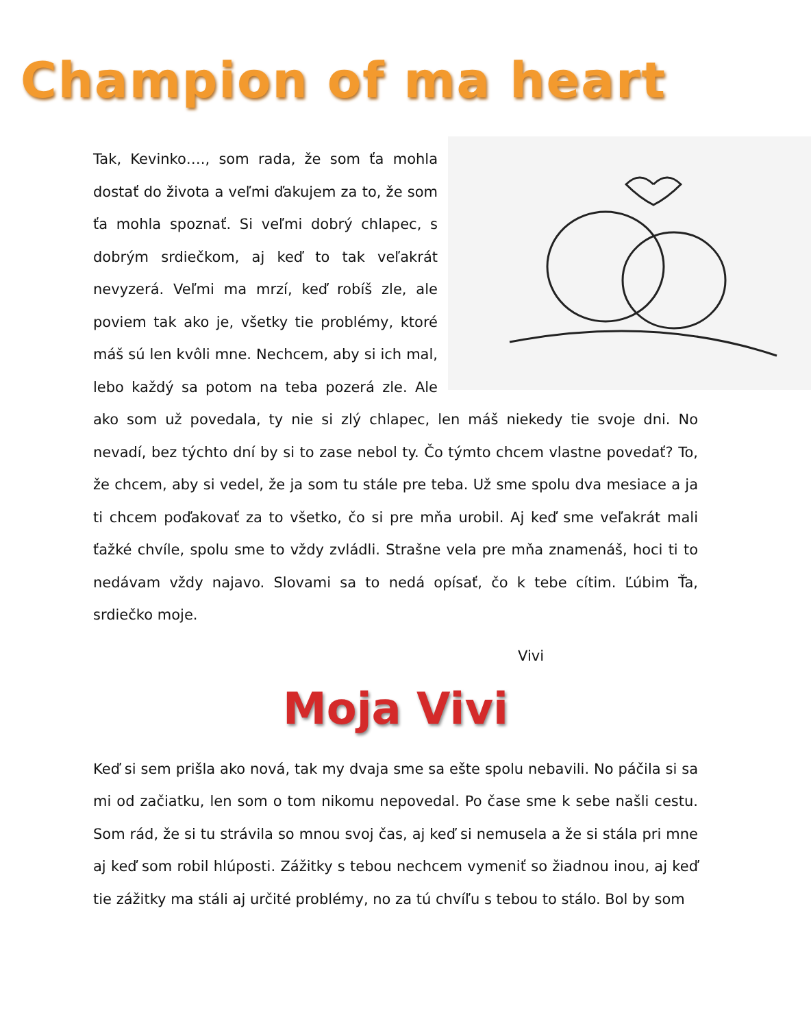Champion of ma heart
Tak, Kevinko…., som rada, že som ťa mohla dostať do života a veľmi ďakujem za to, že som ťa mohla spoznať. Si veľmi dobrý chlapec, s dobrým srdiečkom, aj keď to tak veľakrát nevyzerá. Veľmi ma mrzí, keď robíš zle, ale poviem tak ako je, všetky tie problémy, ktoré máš sú len kvôli mne. Nechcem, aby si ich mal, lebo každý sa potom na teba pozerá zle. Ale ako som už povedala, ty nie si zlý chlapec, len máš niekedy tie svoje dni. No nevadí, bez týchto dní by si to zase nebol ty. Čo týmto chcem vlastne povedať? To, že chcem, aby si vedel, že ja som tu stále pre teba. Už sme spolu dva mesiace a ja ti chcem poďakovať za to všetko, čo si pre mňa urobil. Aj keď sme veľakrát mali ťažké chvíle, spolu sme to vždy zvládli. Strašne vela pre mňa znamenáš, hoci ti to nedávam vždy najavo. Slovami sa to nedá opísať, čo k tebe cítim. Ľúbim Ťa, srdiečko moje.
Vivi
Moja Vivi
Keď si sem prišla ako nová, tak my dvaja sme sa ešte spolu nebavili. No páčila si sa mi od začiatku, len som o tom nikomu nepovedal. Po čase sme k sebe našli cestu. Som rád, že si tu strávila so mnou svoj čas, aj keď si nemusela a že si stála pri mne aj keď som robil hlúposti. Zážitky s tebou nechcem vymeniť so žiadnou inou, aj keď tie zážitky ma stáli aj určité problémy, no za tú chvíľu s tebou to stálo. Bol by som